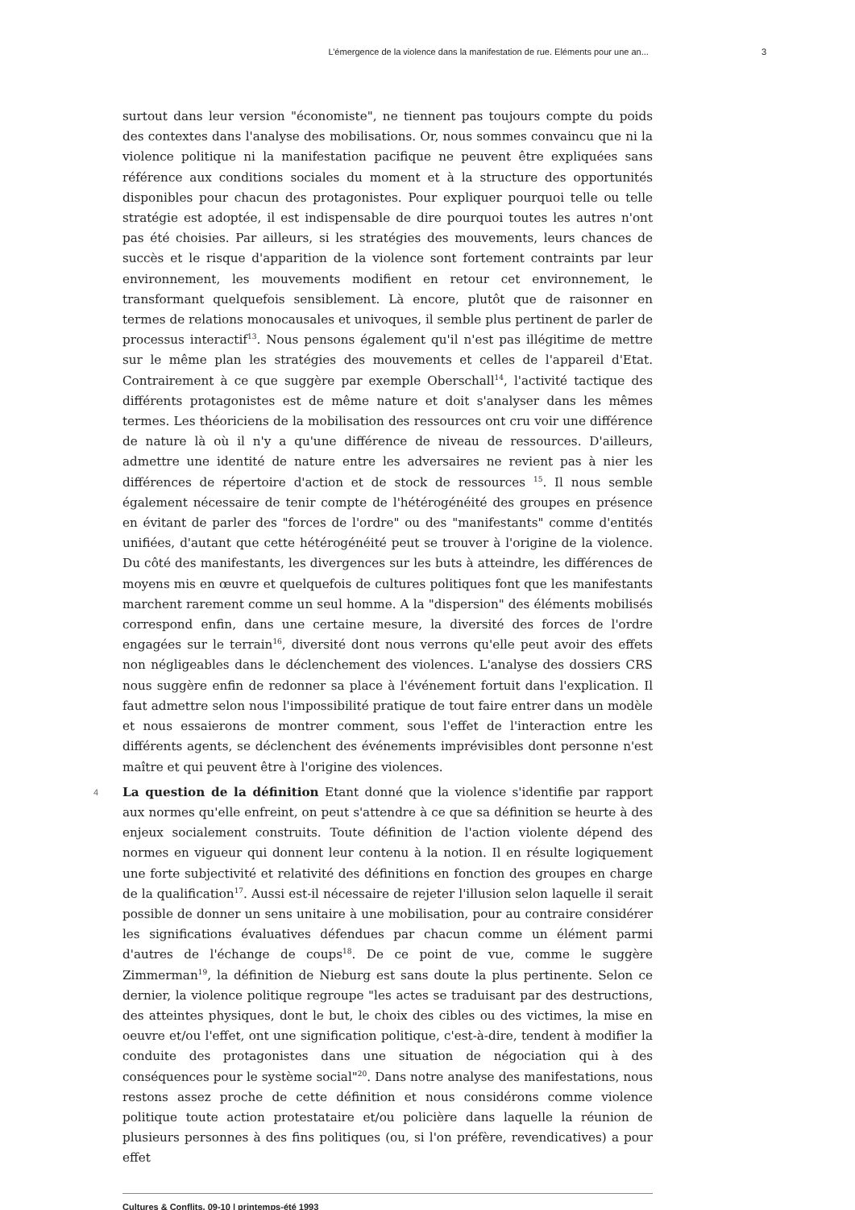L’émergence de la violence dans la manifestation de rue. Eléments pour une an... 3
surtout dans leur version "économiste", ne tiennent pas toujours compte du poids des contextes dans l'analyse des mobilisations. Or, nous sommes convaincu que ni la violence politique ni la manifestation pacifique ne peuvent être expliquées sans référence aux conditions sociales du moment et à la structure des opportunités disponibles pour chacun des protagonistes. Pour expliquer pourquoi telle ou telle stratégie est adoptée, il est indispensable de dire pourquoi toutes les autres n'ont pas été choisies. Par ailleurs, si les stratégies des mouvements, leurs chances de succès et le risque d'apparition de la violence sont fortement contraints par leur environnement, les mouvements modifient en retour cet environnement, le transformant quelquefois sensiblement. Là encore, plutôt que de raisonner en termes de relations monocausales et univoques, il semble plus pertinent de parler de processus interactif<sup>13</sup>. Nous pensons également qu'il n'est pas illégitime de mettre sur le même plan les stratégies des mouvements et celles de l'appareil d'Etat. Contrairement à ce que suggère par exemple Oberschall<sup>14</sup>, l'activité tactique des différents protagonistes est de même nature et doit s'analyser dans les mêmes termes. Les théoriciens de la mobilisation des ressources ont cru voir une différence de nature là où il n'y a qu'une différence de niveau de ressources. D'ailleurs, admettre une identité de nature entre les adversaires ne revient pas à nier les différences de répertoire d'action et de stock de ressources <sup>15</sup>. Il nous semble également nécessaire de tenir compte de l'hétérogénéité des groupes en présence en évitant de parler des "forces de l'ordre" ou des "manifestants" comme d'entités unifiées, d'autant que cette hétérogénéité peut se trouver à l'origine de la violence. Du côté des manifestants, les divergences sur les buts à atteindre, les différences de moyens mis en œuvre et quelquefois de cultures politiques font que les manifestants marchent rarement comme un seul homme. A la "dispersion" des éléments mobilisés correspond enfin, dans une certaine mesure, la diversité des forces de l'ordre engagées sur le terrain<sup>16</sup>, diversité dont nous verrons qu'elle peut avoir des effets non négligeables dans le déclenchement des violences. L'analyse des dossiers CRS nous suggère enfin de redonner sa place à l'événement fortuit dans l'explication. Il faut admettre selon nous l'impossibilité pratique de tout faire entrer dans un modèle et nous essaierons de montrer comment, sous l'effet de l'interaction entre les différents agents, se déclenchent des événements imprévisibles dont personne n'est maître et qui peuvent être à l'origine des violences.
4 La question de la définition Etant donné que la violence s'identifie par rapport aux normes qu'elle enfreint, on peut s'attendre à ce que sa définition se heurte à des enjeux socialement construits. Toute définition de l'action violente dépend des normes en vigueur qui donnent leur contenu à la notion. Il en résulte logiquement une forte subjectivité et relativité des définitions en fonction des groupes en charge de la qualification<sup>17</sup>. Aussi est-il nécessaire de rejeter l'illusion selon laquelle il serait possible de donner un sens unitaire à une mobilisation, pour au contraire considérer les significations évaluatives défendues par chacun comme un élément parmi d'autres de l'échange de coups<sup>18</sup>. De ce point de vue, comme le suggère Zimmerman<sup>19</sup>, la définition de Nieburg est sans doute la plus pertinente. Selon ce dernier, la violence politique regroupe "les actes se traduisant par des destructions, des atteintes physiques, dont le but, le choix des cibles ou des victimes, la mise en oeuvre et/ou l'effet, ont une signification politique, c'est-à-dire, tendent à modifier la conduite des protagonistes dans une situation de négociation qui à des conséquences pour le système social"<sup>20</sup>. Dans notre analyse des manifestations, nous restons assez proche de cette définition et nous considérons comme violence politique toute action protestataire et/ou policière dans laquelle la réunion de plusieurs personnes à des fins politiques (ou, si l'on préfère, revendicatives) a pour effet
Cultures & Conflits, 09-10 | printemps-été 1993